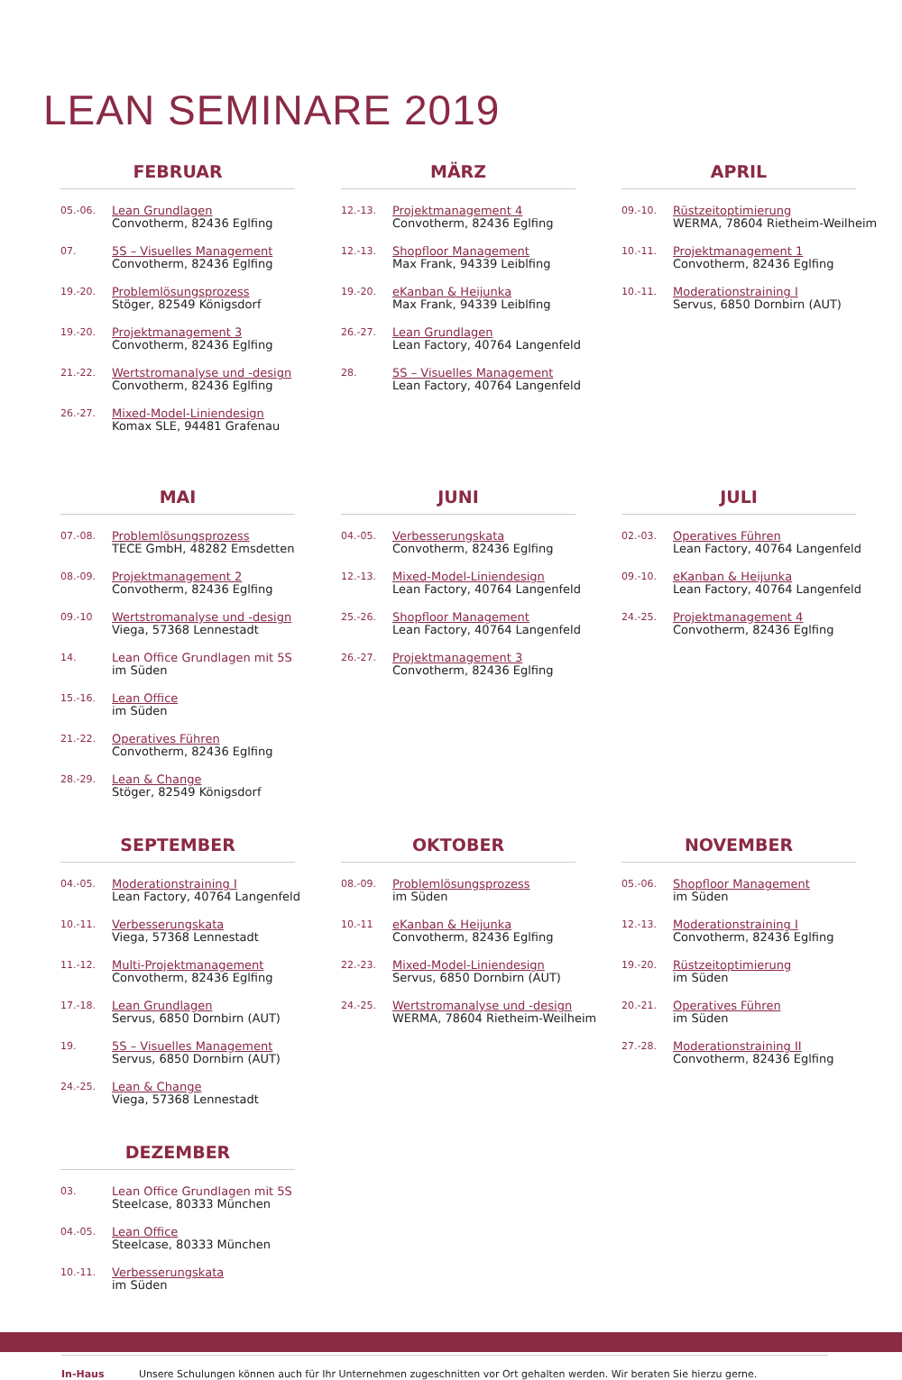LEAN SEMINARE 2019
FEBRUAR
05.-06.
Lean Grundlagen
Convotherm, 82436 Eglfing
07.
5S – Visuelles Management
Convotherm, 82436 Eglfing
19.-20.
Problemlösungsprozess
Stöger, 82549 Königsdorf
19.-20.
Projektmanagement 3
Convotherm, 82436 Eglfing
21.-22.
Wertstromanalyse und -design
Convotherm, 82436 Eglfing
26.-27.
Mixed-Model-Liniendesign
Komax SLE, 94481 Grafenau
MÄRZ
12.-13.
Projektmanagement 4
Convotherm, 82436 Eglfing
12.-13.
Shopfloor Management
Max Frank, 94339 Leiblfing
19.-20.
eKanban & Heijunka
Max Frank, 94339 Leiblfing
26.-27.
Lean Grundlagen
Lean Factory, 40764 Langenfeld
28.
5S – Visuelles Management
Lean Factory, 40764 Langenfeld
APRIL
09.-10.
Rüstzeitoptimierung
WERMA, 78604 Rietheim-Weilheim
10.-11.
Projektmanagement 1
Convotherm, 82436 Eglfing
10.-11.
Moderationstraining I
Servus, 6850 Dornbirn (AUT)
MAI
07.-08.
Problemlösungsprozess
TECE GmbH, 48282 Emsdetten
08.-09.
Projektmanagement 2
Convotherm, 82436 Eglfing
09.-10
Wertstromanalyse und -design
Viega, 57368 Lennestadt
14.
Lean Office Grundlagen mit 5S
im Süden
15.-16.
Lean Office
im Süden
21.-22.
Operatives Führen
Convotherm, 82436 Eglfing
28.-29.
Lean & Change
Stöger, 82549 Königsdorf
JUNI
04.-05.
Verbesserungskata
Convotherm, 82436 Eglfing
12.-13.
Mixed-Model-Liniendesign
Lean Factory, 40764 Langenfeld
25.-26.
Shopfloor Management
Lean Factory, 40764 Langenfeld
26.-27.
Projektmanagement 3
Convotherm, 82436 Eglfing
JULI
02.-03.
Operatives Führen
Lean Factory, 40764 Langenfeld
09.-10.
eKanban & Heijunka
Lean Factory, 40764 Langenfeld
24.-25.
Projektmanagement 4
Convotherm, 82436 Eglfing
SEPTEMBER
04.-05.
Moderationstraining I
Lean Factory, 40764 Langenfeld
10.-11.
Verbesserungskata
Viega, 57368 Lennestadt
11.-12.
Multi-Projektmanagement
Convotherm, 82436 Eglfing
17.-18.
Lean Grundlagen
Servus, 6850 Dornbirn (AUT)
19.
5S – Visuelles Management
Servus, 6850 Dornbirn (AUT)
24.-25.
Lean & Change
Viega, 57368 Lennestadt
OKTOBER
08.-09.
Problemlösungsprozess
im Süden
10.-11
eKanban & Heijunka
Convotherm, 82436 Eglfing
22.-23.
Mixed-Model-Liniendesign
Servus, 6850 Dornbirn (AUT)
24.-25.
Wertstromanalyse und -design
WERMA, 78604 Rietheim-Weilheim
NOVEMBER
05.-06.
Shopfloor Management
im Süden
12.-13.
Moderationstraining I
Convotherm, 82436 Eglfing
19.-20.
Rüstzeitoptimierung
im Süden
20.-21.
Operatives Führen
im Süden
27.-28.
Moderationstraining II
Convotherm, 82436 Eglfing
DEZEMBER
03.
Lean Office Grundlagen mit 5S
Steelcase, 80333 München
04.-05.
Lean Office
Steelcase, 80333 München
10.-11.
Verbesserungskata
im Süden
In-Haus Unsere Schulungen können auch für Ihr Unternehmen zugeschnitten vor Ort gehalten werden. Wir beraten Sie hierzu gerne.